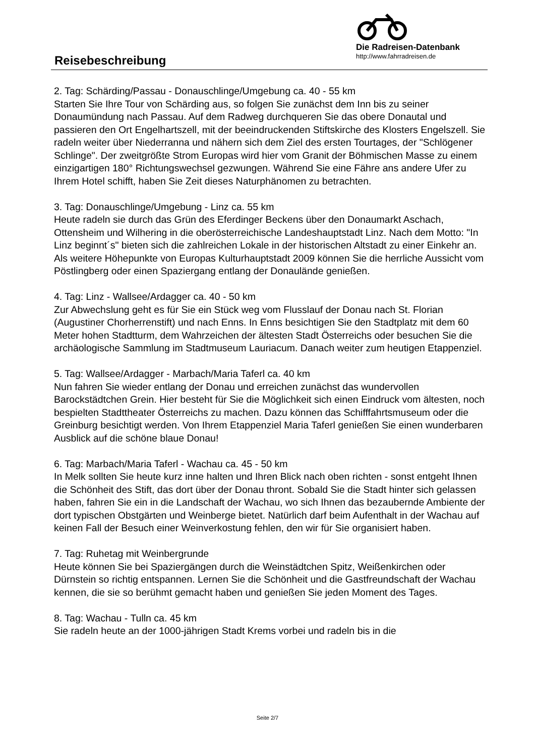Reisebeschreibung
Die Radreisen-Datenbank
http://www.fahrradreisen.de
2. Tag: Schärding/Passau - Donauschlinge/Umgebung ca. 40 - 55 km
Starten Sie Ihre Tour von Schärding aus, so folgen Sie zunächst dem Inn bis zu seiner Donaumündung nach Passau. Auf dem Radweg durchqueren Sie das obere Donautal und passieren den Ort Engelhartszell, mit der beeindruckenden Stiftskirche des Klosters Engelszell. Sie radeln weiter über Niederranna und nähern sich dem Ziel des ersten Tourtages, der "Schlögener Schlinge". Der zweitgrößte Strom Europas wird hier vom Granit der Böhmischen Masse zu einem einzigartigen 180° Richtungswechsel gezwungen. Während Sie eine Fähre ans andere Ufer zu Ihrem Hotel schifft, haben Sie Zeit dieses Naturphänomen zu betrachten.
3. Tag: Donauschlinge/Umgebung - Linz ca. 55 km
Heute radeln sie durch das Grün des Eferdinger Beckens über den Donaumarkt Aschach, Ottensheim und Wilhering in die oberösterreichische Landeshauptstadt Linz. Nach dem Motto: "In Linz beginnt´s" bieten sich die zahlreichen Lokale in der historischen Altstadt zu einer Einkehr an. Als weitere Höhepunkte von Europas Kulturhauptstadt 2009 können Sie die herrliche Aussicht vom Pöstlingberg oder einen Spaziergang entlang der Donaulände genießen.
4. Tag: Linz - Wallsee/Ardagger ca. 40 - 50 km
Zur Abwechslung geht es für Sie ein Stück weg vom Flusslauf der Donau nach St. Florian (Augustiner Chorherrenstift) und nach Enns. In Enns besichtigen Sie den Stadtplatz mit dem 60 Meter hohen Stadtturm, dem Wahrzeichen der ältesten Stadt Österreichs oder besuchen Sie die archäologische Sammlung im Stadtmuseum Lauriacum. Danach weiter zum heutigen Etappenziel.
5. Tag: Wallsee/Ardagger - Marbach/Maria Taferl ca. 40 km
Nun fahren Sie wieder entlang der Donau und erreichen zunächst das wundervollen Barockstädtchen Grein. Hier besteht für Sie die Möglichkeit sich einen Eindruck vom ältesten, noch bespielten Stadttheater Österreichs zu machen. Dazu können das Schifffahrtsmuseum oder die Greinburg besichtigt werden. Von Ihrem Etappenziel Maria Taferl genießen Sie einen wunderbaren Ausblick auf die schöne blaue Donau!
6. Tag: Marbach/Maria Taferl - Wachau ca. 45 - 50 km
In Melk sollten Sie heute kurz inne halten und Ihren Blick nach oben richten - sonst entgeht Ihnen die Schönheit des Stift, das dort über der Donau thront. Sobald Sie die Stadt hinter sich gelassen haben, fahren Sie ein in die Landschaft der Wachau, wo sich Ihnen das bezaubernde Ambiente der dort typischen Obstgärten und Weinberge bietet. Natürlich darf beim Aufenthalt in der Wachau auf keinen Fall der Besuch einer Weinverkostung fehlen, den wir für Sie organisiert haben.
7. Tag: Ruhetag mit Weinbergrunde
Heute können Sie bei Spaziergängen durch die Weinstädtchen Spitz, Weißenkirchen oder Dürnstein so richtig entspannen. Lernen Sie die Schönheit und die Gastfreundschaft der Wachau kennen, die sie so berühmt gemacht haben und genießen Sie jeden Moment des Tages.
8. Tag: Wachau - Tulln ca. 45 km
Sie radeln heute an der 1000-jährigen Stadt Krems vorbei und radeln bis in die
Seite 2/7